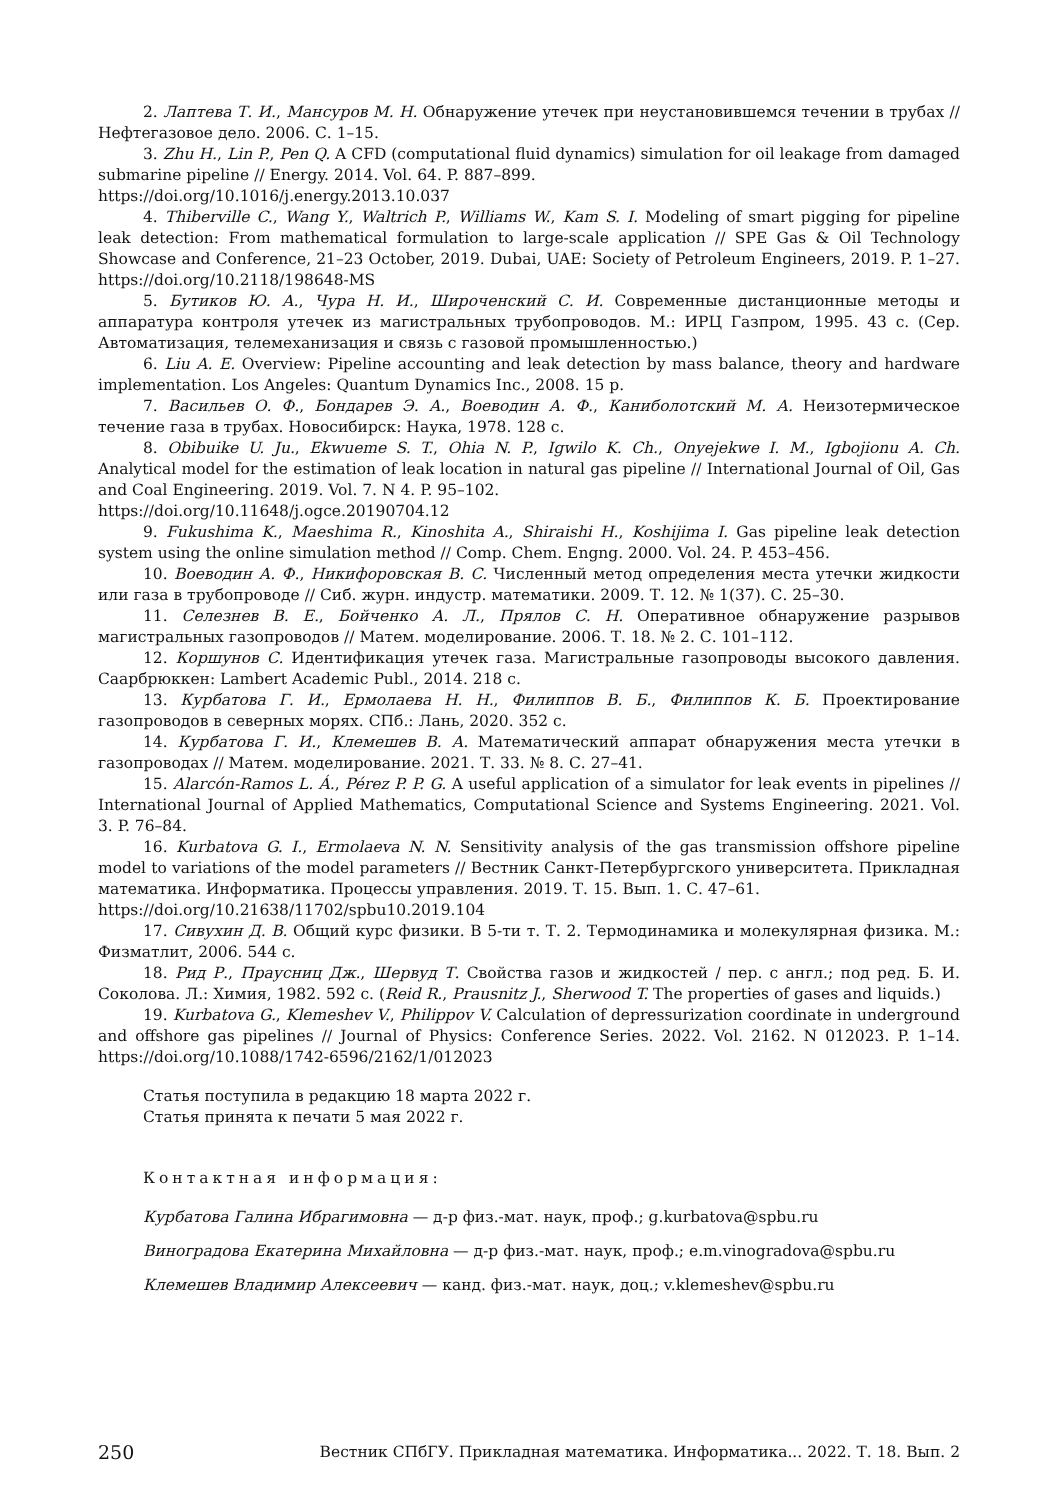2. Лаптева Т. И., Мансуров М. Н. Обнаружение утечек при неустановившемся течении в трубах // Нефтегазовое дело. 2006. С. 1–15.
3. Zhu H., Lin P., Pen Q. A CFD (computational fluid dynamics) simulation for oil leakage from damaged submarine pipeline // Energy. 2014. Vol. 64. P. 887–899.
https://doi.org/10.1016/j.energy.2013.10.037
4. Thiberville C., Wang Y., Waltrich P., Williams W., Kam S. I. Modeling of smart pigging for pipeline leak detection: From mathematical formulation to large-scale application // SPE Gas & Oil Technology Showcase and Conference, 21–23 October, 2019. Dubai, UAE: Society of Petroleum Engineers, 2019. P. 1–27. https://doi.org/10.2118/198648-MS
5. Бутиков Ю. А., Чура Н. И., Широченский С. И. Современные дистанционные методы и аппаратура контроля утечек из магистральных трубопроводов. М.: ИРЦ Газпром, 1995. 43 с. (Сер. Автоматизация, телемеханизация и связь с газовой промышленностью.)
6. Liu A. E. Overview: Pipeline accounting and leak detection by mass balance, theory and hardware implementation. Los Angeles: Quantum Dynamics Inc., 2008. 15 p.
7. Васильев О. Ф., Бондарев Э. А., Воеводин А. Ф., Каниболотский М. А. Неизотермическое течение газа в трубах. Новосибирск: Наука, 1978. 128 с.
8. Obibuike U. Ju., Ekwueme S. T., Ohia N. P., Igwilo K. Ch., Onyejekwe I. M., Igbojionu A. Ch. Analytical model for the estimation of leak location in natural gas pipeline // International Journal of Oil, Gas and Coal Engineering. 2019. Vol. 7. N 4. P. 95–102.
https://doi.org/10.11648/j.ogce.20190704.12
9. Fukushima K., Maeshima R., Kinoshita A., Shiraishi H., Koshijima I. Gas pipeline leak detection system using the online simulation method // Comp. Chem. Engng. 2000. Vol. 24. P. 453–456.
10. Воеводин А. Ф., Никифоровская В. С. Численный метод определения места утечки жидкости или газа в трубопроводе // Сиб. журн. индустр. математики. 2009. Т. 12. № 1(37). С. 25–30.
11. Селезнев В. Е., Бойченко А. Л., Прялов С. Н. Оперативное обнаружение разрывов магистральных газопроводов // Матем. моделирование. 2006. Т. 18. № 2. С. 101–112.
12. Коршунов С. Идентификация утечек газа. Магистральные газопроводы высокого давления. Саарбрюккен: Lambert Academic Publ., 2014. 218 с.
13. Курбатова Г. И., Ермолаева Н. Н., Филиппов В. Б., Филиппов К. Б. Проектирование газопроводов в северных морях. СПб.: Лань, 2020. 352 с.
14. Курбатова Г. И., Клемешев В. А. Математический аппарат обнаружения места утечки в газопроводах // Матем. моделирование. 2021. Т. 33. № 8. С. 27–41.
15. Alarcón-Ramos L. Á., Pérez P. P. G. A useful application of a simulator for leak events in pipelines // International Journal of Applied Mathematics, Computational Science and Systems Engineering. 2021. Vol. 3. P. 76–84.
16. Kurbatova G. I., Ermolaeva N. N. Sensitivity analysis of the gas transmission offshore pipeline model to variations of the model parameters // Вестник Санкт-Петербургского университета. Прикладная математика. Информатика. Процессы управления. 2019. Т. 15. Вып. 1. С. 47–61.
https://doi.org/10.21638/11702/spbu10.2019.104
17. Сивухин Д. В. Общий курс физики. В 5-ти т. Т. 2. Термодинамика и молекулярная физика. М.: Физматлит, 2006. 544 с.
18. Рид Р., Праусниц Дж., Шервуд Т. Свойства газов и жидкостей / пер. с англ.; под ред. Б. И. Соколова. Л.: Химия, 1982. 592 с. (Reid R., Prausnitz J., Sherwood T. The properties of gases and liquids.)
19. Kurbatova G., Klemeshev V., Philippov V. Calculation of depressurization coordinate in underground and offshore gas pipelines // Journal of Physics: Conference Series. 2022. Vol. 2162. N 012023. P. 1–14. https://doi.org/10.1088/1742-6596/2162/1/012023
Статья поступила в редакцию 18 марта 2022 г.
Статья принята к печати 5 мая 2022 г.
Контактная информация:
Курбатова Галина Ибрагимовна — д-р физ.-мат. наук, проф.; g.kurbatova@spbu.ru
Виноградова Екатерина Михайловна — д-р физ.-мат. наук, проф.; e.m.vinogradova@spbu.ru
Клемешев Владимир Алексеевич — канд. физ.-мат. наук, доц.; v.klemeshev@spbu.ru
250 Вестник СПбГУ. Прикладная математика. Информатика... 2022. Т. 18. Вып. 2